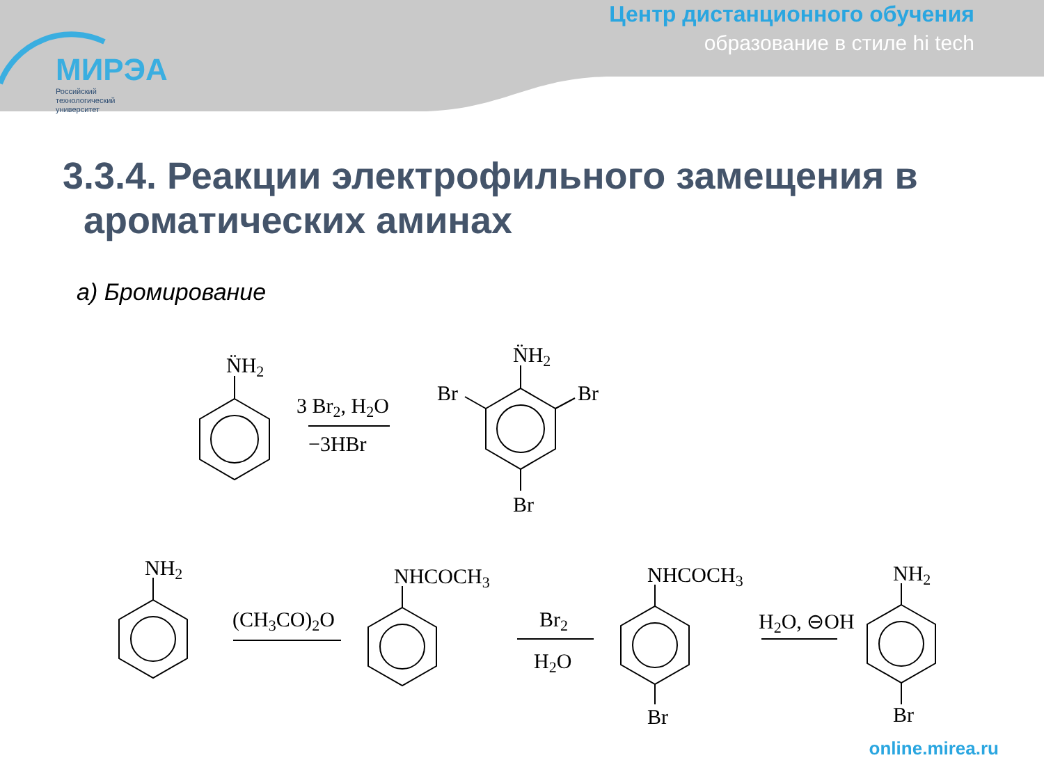МИРЭА
Российский
технологический
университет
Центр дистанционного обучения
образование в стиле hi tech
3.3.4. Реакции электрофильного замещения в
ароматических аминах
а) Бромирование
N̈H2
3 Br2, H2O
−3HBr
N̈H2
Br
Br
Br
NH2
(CH3CO)2O
NHCOCH3
Br2
H2O
NHCOCH3
Br
H2O, ⊖OH
NH2
Br
online.mirea.ru